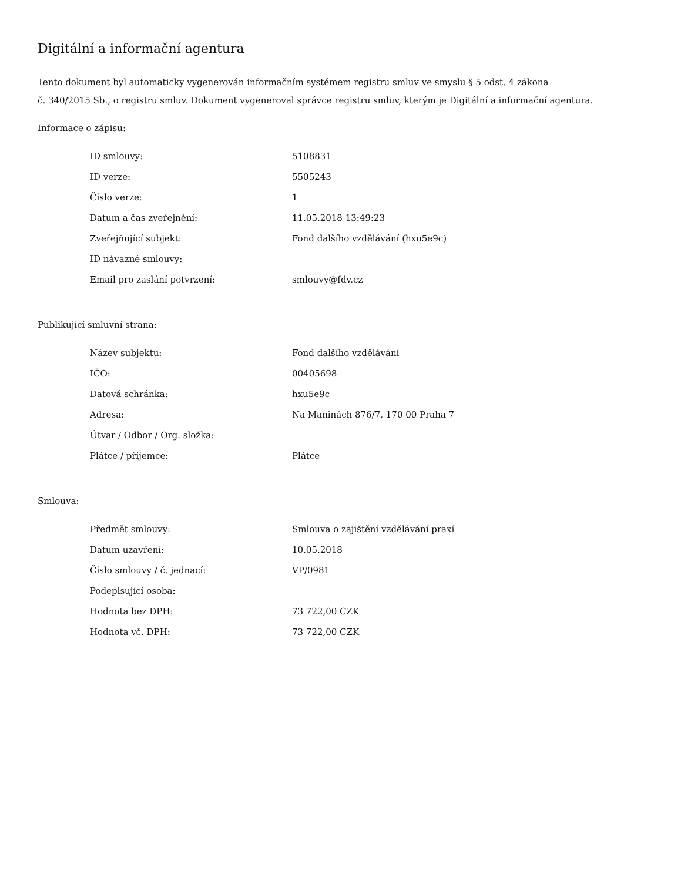Digitální a informační agentura
Tento dokument byl automaticky vygenerován informačním systémem registru smluv ve smyslu § 5 odst. 4 zákona
č. 340/2015 Sb., o registru smluv. Dokument vygeneroval správce registru smluv, kterým je Digitální a informační agentura.
Informace o zápisu:
| ID smlouvy: | 5108831 |
| ID verze: | 5505243 |
| Číslo verze: | 1 |
| Datum a čas zveřejnění: | 11.05.2018 13:49:23 |
| Zveřejňující subjekt: | Fond dalšího vzdělávání (hxu5e9c) |
| ID návazné smlouvy: | |
| Email pro zaslání potvrzení: | smlouvy@fdv.cz |
Publikující smluvní strana:
| Název subjektu: | Fond dalšího vzdělávání |
| IČO: | 00405698 |
| Datová schránka: | hxu5e9c |
| Adresa: | Na Maninách 876/7, 170 00 Praha 7 |
| Útvar / Odbor / Org. složka: | |
| Plátce / příjemce: | Plátce |
Smlouva:
| Předmět smlouvy: | Smlouva o zajištění vzdělávání praxí |
| Datum uzavření: | 10.05.2018 |
| Číslo smlouvy / č. jednací: | VP/0981 |
| Podepisující osoba: | |
| Hodnota bez DPH: | 73 722,00 CZK |
| Hodnota vč. DPH: | 73 722,00 CZK |